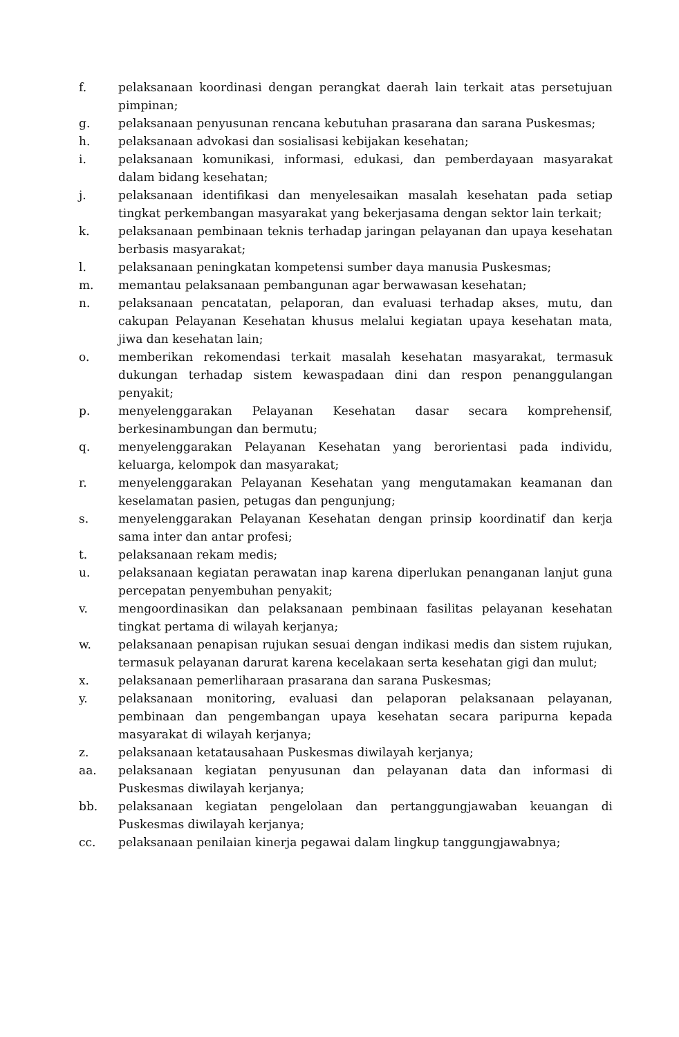f. pelaksanaan koordinasi dengan perangkat daerah lain terkait atas persetujuan pimpinan;
g. pelaksanaan penyusunan rencana kebutuhan prasarana dan sarana Puskesmas;
h. pelaksanaan advokasi dan sosialisasi kebijakan kesehatan;
i. pelaksanaan komunikasi, informasi, edukasi, dan pemberdayaan masyarakat dalam bidang kesehatan;
j. pelaksanaan identifikasi dan menyelesaikan masalah kesehatan pada setiap tingkat perkembangan masyarakat yang bekerjasama dengan sektor lain terkait;
k. pelaksanaan pembinaan teknis terhadap jaringan pelayanan dan upaya kesehatan berbasis masyarakat;
l. pelaksanaan peningkatan kompetensi sumber daya manusia Puskesmas;
m. memantau pelaksanaan pembangunan agar berwawasan kesehatan;
n. pelaksanaan pencatatan, pelaporan, dan evaluasi terhadap akses, mutu, dan cakupan Pelayanan Kesehatan khusus melalui kegiatan upaya kesehatan mata, jiwa dan kesehatan lain;
o. memberikan rekomendasi terkait masalah kesehatan masyarakat, termasuk dukungan terhadap sistem kewaspadaan dini dan respon penanggulangan penyakit;
p. menyelenggarakan Pelayanan Kesehatan dasar secara komprehensif, berkesinambungan dan bermutu;
q. menyelenggarakan Pelayanan Kesehatan yang berorientasi pada individu, keluarga, kelompok dan masyarakat;
r. menyelenggarakan Pelayanan Kesehatan yang mengutamakan keamanan dan keselamatan pasien, petugas dan pengunjung;
s. menyelenggarakan Pelayanan Kesehatan dengan prinsip koordinatif dan kerja sama inter dan antar profesi;
t. pelaksanaan rekam medis;
u. pelaksanaan kegiatan perawatan inap karena diperlukan penanganan lanjut guna percepatan penyembuhan penyakit;
v. mengoordinasikan dan pelaksanaan pembinaan fasilitas pelayanan kesehatan tingkat pertama di wilayah kerjanya;
w. pelaksanaan penapisan rujukan sesuai dengan indikasi medis dan sistem rujukan, termasuk pelayanan darurat karena kecelakaan serta kesehatan gigi dan mulut;
x. pelaksanaan pemerliharaan prasarana dan sarana Puskesmas;
y. pelaksanaan monitoring, evaluasi dan pelaporan pelaksanaan pelayanan, pembinaan dan pengembangan upaya kesehatan secara paripurna kepada masyarakat di wilayah kerjanya;
z. pelaksanaan ketatausahaan Puskesmas diwilayah kerjanya;
aa. pelaksanaan kegiatan penyusunan dan pelayanan data dan informasi di Puskesmas diwilayah kerjanya;
bb. pelaksanaan kegiatan pengelolaan dan pertanggungjawaban keuangan di Puskesmas diwilayah kerjanya;
cc. pelaksanaan penilaian kinerja pegawai dalam lingkup tanggungjawabnya;